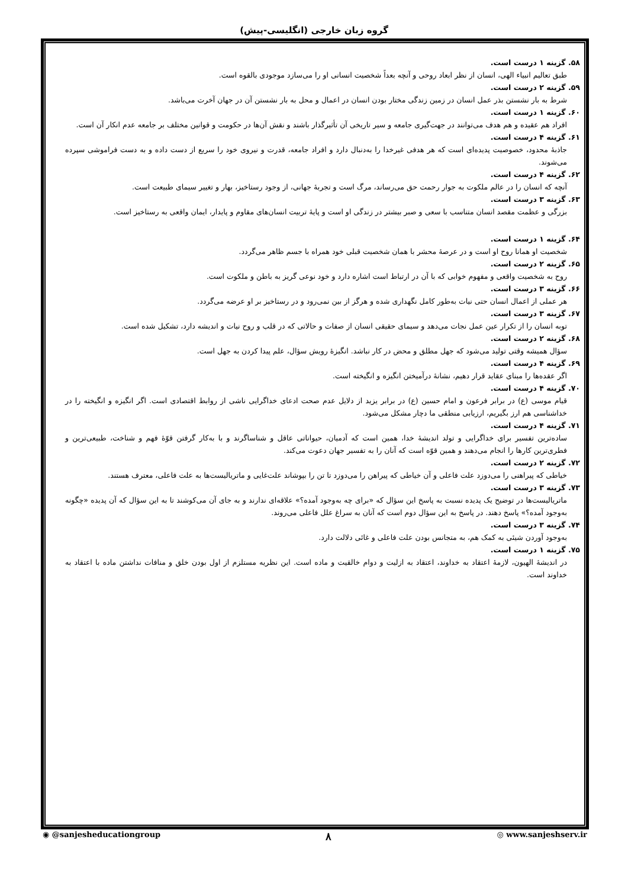گروه زبان خارجی (انگلیسی-پیش)
۵۸. گزینه ۱ درست است.
طبق تعالیم انبیاء الهی، انسان از نظر ابعاد روحی و آنچه بعداً شخصیت انسانی او را می‌سازد موجودی بالقوه است.
۵۹. گزینه ۲ درست است.
شرط به بار نشستن بذر عمل انسان در زمین زندگی مختار بودن انسان در اعمال و محل به بار نشستن آن در جهان آخرت می‌باشد.
۶۰. گزینه ۱ درست است.
افراد هم عقیده و هم هدف می‌توانند در جهت‌گیری جامعه و سیر تاریخی آن تأثیرگذار باشند و نقش آن‌ها در حکومت و قوانین مختلف بر جامعه عدم انکار آن است.
۶۱. گزینه ۴ درست است.
جاذبهٔ محدود، خصوصیت پدیده‌ای است که هر هدفی غیرخدا را به‌دنبال دارد و افراد جامعه، قدرت و نیروی خود را سریع از دست داده و به دست فراموشی سپرده می‌شوند.
۶۲. گزینه ۴ درست است.
آنچه که انسان را در عالم ملکوت به جوار رحمت حق می‌رساند، مرگ است و تجربهٔ جهانی، از وجود رستاخیز، بهار و تغییر سیمای طبیعت است.
۶۳. گزینه ۳ درست است.
بزرگی و عظمت مقصد انسان متناسب با سعی و صبر بیشتر در زندگی او است و پایهٔ تربیت انسان‌های مقاوم و پایدار، ایمان واقعی به رستاخیز است.
۶۴. گزینه ۱ درست است.
شخصیت او همانا روح او است و در عرصهٔ محشر با همان شخصیت قبلی خود همراه با جسم ظاهر می‌گردد.
۶۵. گزینه ۲ درست است.
روح به شخصیت واقعی و مفهوم خوابی که با آن در ارتباط است اشاره دارد و خود نوعی گریز به باطن و ملکوت است.
۶۶. گزینه ۳ درست است.
هر عملی از اعمال انسان حتی نیات به‌طور کامل نگهداری شده و هرگز از بین نمی‌رود و در رستاخیز بر او عرضه می‌گردد.
۶۷. گزینه ۳ درست است.
توبه انسان را از تکرار عین عمل نجات می‌دهد و سیمای حقیقی انسان از صفات و حالاتی که در قلب و روح نیات و اندیشه دارد، تشکیل شده است.
۶۸. گزینه ۲ درست است.
سؤال همیشه وقتی تولید می‌شود که جهل مطلق و محض در کار نباشد. انگیزهٔ رویش سؤال، علم پیدا کردن به جهل است.
۶۹. گزینه ۴ درست است.
اگر عقده‌ها را مبنای عقاید قرار دهیم، نشانهٔ درآمیختن انگیزه و انگیخته است.
۷۰. گزینه ۴ درست است.
قیام موسی (ع) در برابر فرعون و امام حسین (ع) در برابر یزید از دلایل عدم صحت ادعای خداگرایی ناشی از روابط اقتصادی است. اگر انگیزه و انگیخته را در خداشناسی هم ارز بگیریم، ارزیابی منطقی ما دچار مشکل می‌شود.
۷۱. گزینه ۴ درست است.
ساده‌ترین تفسیر برای خداگرایی و تولد اندیشهٔ خدا، همین است که آدمیان، حیواناتی عاقل و شناساگرند و با به‌کار گرفتن قوّهٔ فهم و شناخت، طبیعی‌ترین و فطری‌ترین کارها را انجام می‌دهند و همین قوّه است که آنان را به تفسیر جهان دعوت می‌کند.
۷۲. گزینه ۲ درست است.
خیاطی که پیراهنی را می‌دوزد علت فاعلی و آن خیاطی که پیراهن را می‌دوزد تا تن را بپوشاند علت‌غایی و ماتریالیست‌ها به علت فاعلی، معترف هستند.
۷۳. گزینه ۳ درست است.
ماتریالیست‌ها در توضیح یک پدیده نسبت به پاسخ این سؤال که «برای چه به‌وجود آمده؟» علاقه‌ای ندارند و به جای آن می‌کوشند تا به این سؤال که آن پدیده «چگونه به‌وجود آمده؟» پاسخ دهند. در پاسخ به این سؤال دوم است که آنان به سراغ علل فاعلی می‌روند.
۷۴. گزینه ۳ درست است.
به‌وجود آوردن شیئی به کمک هم، به متجانس بودن علت فاعلی و غائی دلالت دارد.
۷۵. گزینه ۱ درست است.
در اندیشهٔ الهیون، لازمهٔ اعتقاد به خداوند، اعتقاد به ازلیت و دوام خالقیت و ماده است. این نظریه مستلزم از اول بودن خلق و منافات نداشتن ماده با اعتقاد به خداوند است.
◉ @sanjesheducationgroup ۸ ◎ www.sanjeshserv.ir